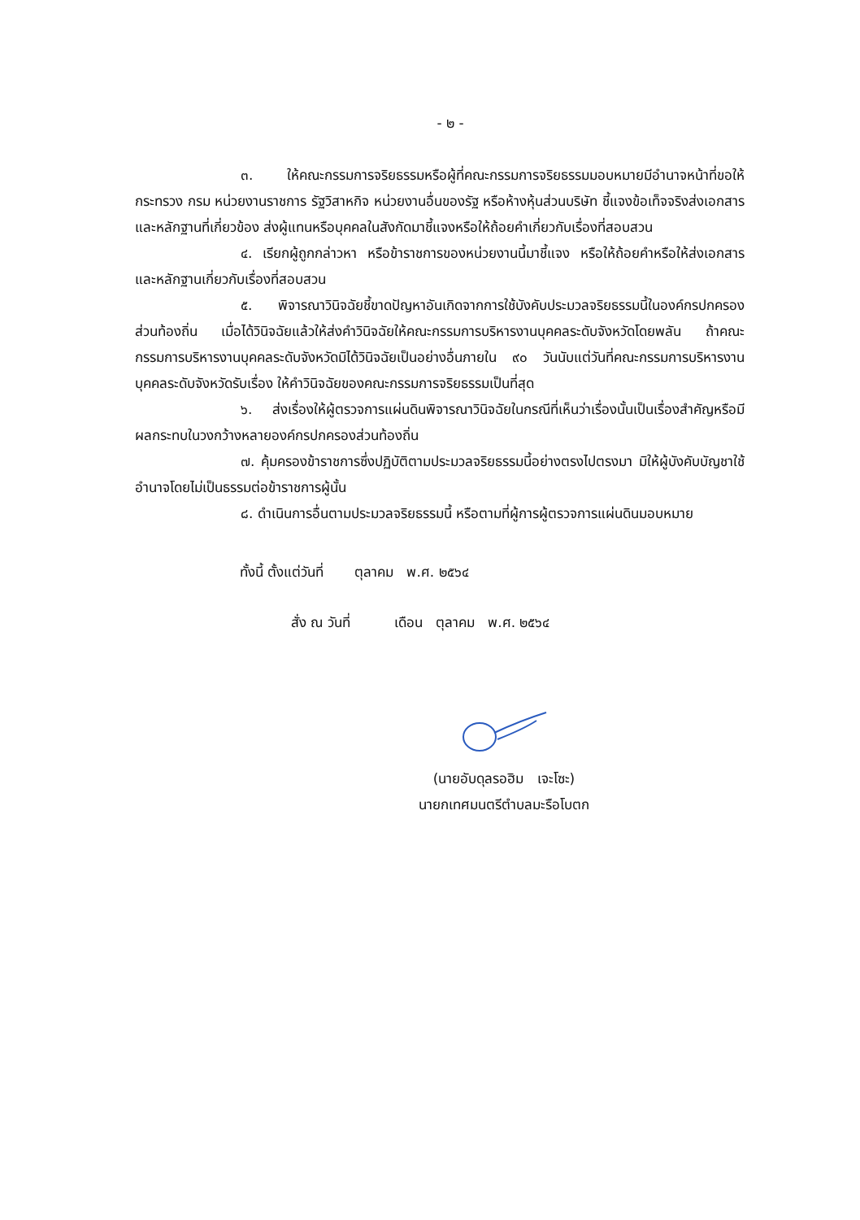- ๒ -
๓. ให้คณะกรรมการจริยธรรมหรือผู้ที่คณะกรรมการจริยธรรมมอบหมายมีอำนาจหน้าที่ขอให้กระทรวง กรม หน่วยงานราชการ รัฐวิสาหกิจ หน่วยงานอื่นของรัฐ หรือห้างหุ้นส่วนบริษัท ชี้แจงข้อเท็จจริงส่งเอกสารและหลักฐานที่เกี่ยวข้อง ส่งผู้แทนหรือบุคคลในสังกัดมาชี้แจงหรือให้ถ้อยคำเกี่ยวกับเรื่องที่สอบสวน
๔. เรียกผู้ถูกกล่าวหา หรือข้าราชการของหน่วยงานนี้มาชี้แจง หรือให้ถ้อยคำหรือให้ส่งเอกสารและหลักฐานเกี่ยวกับเรื่องที่สอบสวน
๕. พิจารณาวินิจฉัยชี้ขาดปัญหาอันเกิดจากการใช้บังคับประมวลจริยธรรมนี้ในองค์กรปกครองส่วนท้องถิ่น เมื่อได้วินิจฉัยแล้วให้ส่งคำวินิจฉัยให้คณะกรรมการบริหารงานบุคคลระดับจังหวัดโดยพลัน ถ้าคณะกรรมการบริหารงานบุคคลระดับจังหวัดมิได้วินิจฉัยเป็นอย่างอื่นภายใน ๙๐ วันนับแต่วันที่คณะกรรมการบริหารงานบุคคลระดับจังหวัดรับเรื่อง ให้คำวินิจฉัยของคณะกรรมการจริยธรรมเป็นที่สุด
๖. ส่งเรื่องให้ผู้ตรวจการแผ่นดินพิจารณาวินิจฉัยในกรณีที่เห็นว่าเรื่องนั้นเป็นเรื่องสำคัญหรือมีผลกระทบในวงกว้างหลายองค์กรปกครองส่วนท้องถิ่น
๗. คุ้มครองข้าราชการซึ่งปฏิบัติตามประมวลจริยธรรมนี้อย่างตรงไปตรงมา มิให้ผู้บังคับบัญชาใช้อำนาจโดยไม่เป็นธรรมต่อข้าราชการผู้นั้น
๘. ดำเนินการอื่นตามประมวลจริยธรรมนี้ หรือตามที่ผู้การผู้ตรวจการแผ่นดินมอบหมาย
ทั้งนี้ ตั้งแต่วันที่ ตุลาคม พ.ศ. ๒๕๖๔
สั่ง ณ วันที่ เดือน ตุลาคม พ.ศ. ๒๕๖๔
(นายอับดุลรอฮิม เจะโซะ)
นายกเทศมนตรีตำบลมะรือโบตก